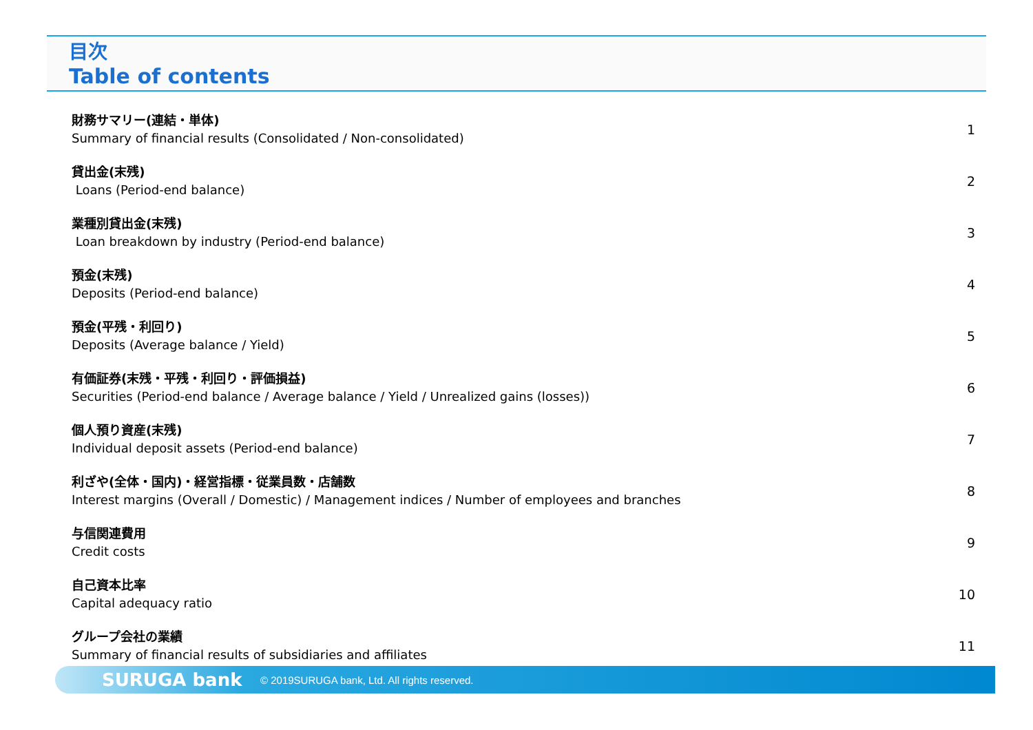目次
Table of contents
財務サマリー(連結・単体)
Summary of financial results (Consolidated / Non-consolidated)
1
貸出金(末残)
Loans (Period-end balance)
2
業種別貸出金(末残)
Loan breakdown by industry (Period-end balance)
3
預金(末残)
Deposits (Period-end balance)
4
預金(平残・利回り)
Deposits (Average balance / Yield)
5
有価証券(末残・平残・利回り・評価損益)
Securities (Period-end balance / Average balance / Yield / Unrealized gains (losses))
6
個人預り資産(末残)
Individual deposit assets (Period-end balance)
7
利ざや(全体・国内)・経営指標・従業員数・店舗数
Interest margins (Overall / Domestic) / Management indices / Number of employees and branches
8
与信関連費用
Credit costs
9
自己資本比率
Capital adequacy ratio
10
グループ会社の業績
Summary of financial results of subsidiaries and affiliates
11
SURUGA bank
© 2019SURUGA bank, Ltd. All rights reserved.